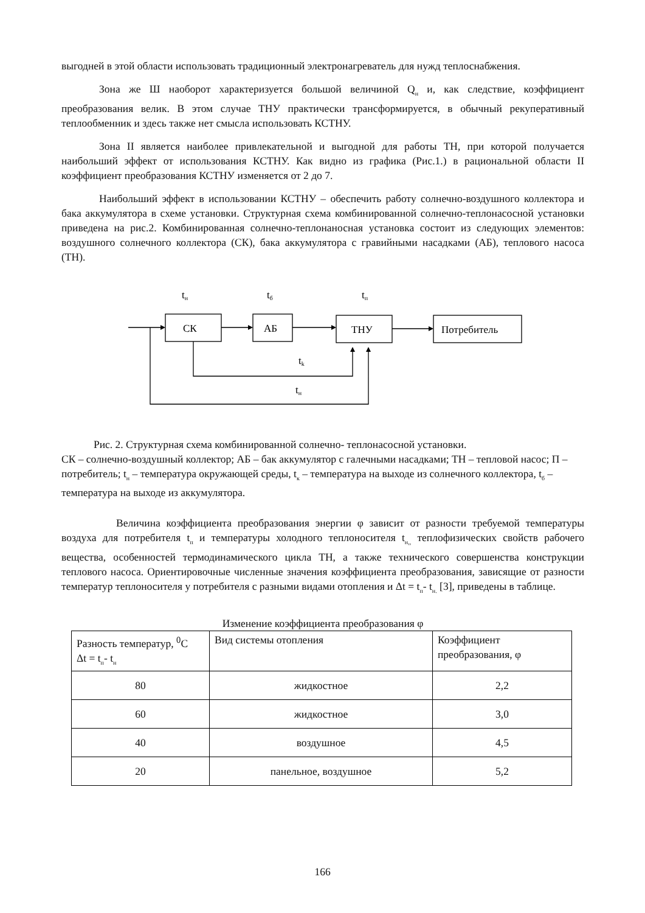выгодней в этой области использовать традиционный электронагреватель для нужд теплоснабжения.
Зона же Ш наоборот характеризуется большой величиной Q<sub>н</sub> и, как следствие, коэффициент преобразования велик. В этом случае ТНУ практически трансформируется, в обычный рекуперативный теплообменник и здесь также нет смысла использовать КСТНУ.
Зона II является наиболее привлекательной и выгодной для работы ТН, при которой получается наибольший эффект от использования КСТНУ. Как видно из графика (Рис.1.) в рациональной области II коэффициент преобразования КСТНУ изменяется от 2 до 7.
Наибольший эффект в использовании КСТНУ – обеспечить работу солнечно-воздушного коллектора и бака аккумулятора в схеме установки. Структурная схема комбинированной солнечно-теплонасосной установки приведена на рис.2. Комбинированная солнечно-теплонаносная установка состоит из следующих элементов: воздушного солнечного коллектора (СК), бака аккумулятора с гравийными насадками (АБ), теплового насоса (ТН).
tн
tб
tп
СК
АБ
ТНУ
Потребитель
tk
tн
Рис. 2. Структурная схема комбинированной солнечно- теплонасосной установки.
СК – солнечно-воздушный коллектор; АБ – бак аккумулятор с галечными насадками; ТН – тепловой насос; П – потребитель; t<sub>н</sub> – температура окружающей среды, t<sub>к</sub> – температура на выходе из солнечного коллектора, t<sub>б</sub> – температура на выходе из аккумулятора.
Величина коэффициента преобразования энергии φ зависит от разности требуемой температуры воздуха для потребителя t<sub>п</sub> и температуры холодного теплоносителя t<sub>н,,</sub> теплофизических свойств рабочего вещества, особенностей термодинамического цикла ТН, а также технического совершенства конструкции теплового насоса. Ориентировочные численные значения коэффициента преобразования, зависящие от разности температур теплоносителя у потребителя с разными видами отопления и Δt = t<sub>п</sub>- t<sub>н.</sub> [3], приведены в таблице.
Изменение коэффициента преобразования φ
| Разность температур, <sup>0</sup>С Δt = t<sub>п</sub>- t<sub>н</sub> | Вид системы отопления | Коэффициент преобразования, φ |
| --- | --- | --- |
| 80 | жидкостное | 2,2 |
| 60 | жидкостное | 3,0 |
| 40 | воздушное | 4,5 |
| 20 | панельное, воздушное | 5,2 |
166